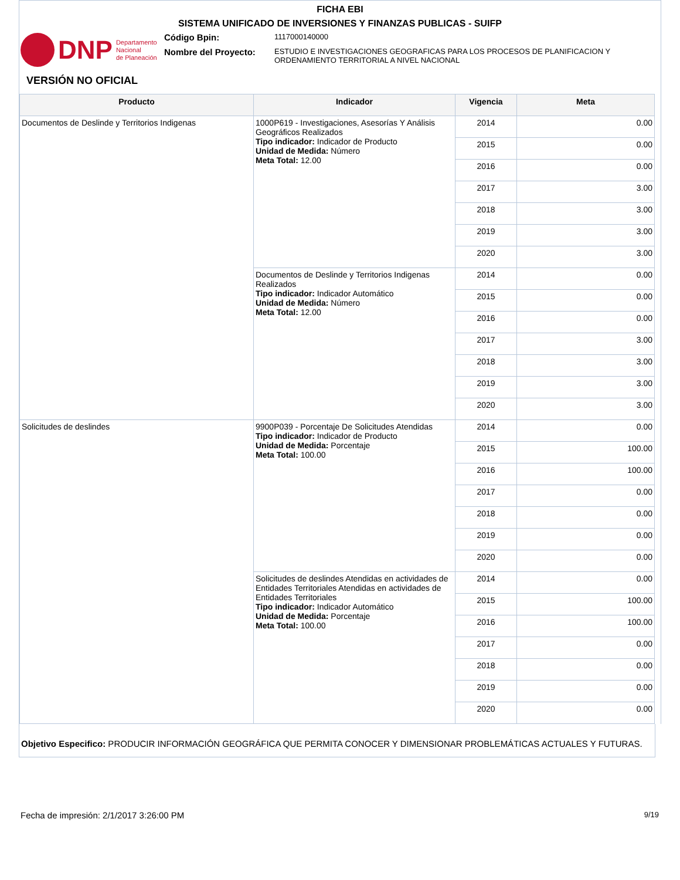FICHA EBI
SISTEMA UNIFICADO DE INVERSIONES Y FINANZAS PUBLICAS - SUIFP
DNP Departamento
Nacional
de Planeación
Código Bpin:
1117000140000
Nombre del Proyecto:
ESTUDIO E INVESTIGACIONES GEOGRAFICAS PARA LOS PROCESOS DE PLANIFICACION Y
ORDENAMIENTO TERRITORIAL A NIVEL NACIONAL
VERSIÓN NO OFICIAL
| Producto | Indicador | Vigencia | Meta |
| --- | --- | --- | --- |
| Documentos de Deslinde y Territorios Indigenas | 1000P619 - Investigaciones, Asesorías Y Análisis Geográficos Realizados Tipo indicador: Indicador de Producto Unidad de Medida: Número Meta Total: 12.00 | 2014 | 0.00 |
| | | 2015 | 0.00 |
| | | 2016 | 0.00 |
| | | 2017 | 3.00 |
| | | 2018 | 3.00 |
| | | 2019 | 3.00 |
| | | 2020 | 3.00 |
| | Documentos de Deslinde y Territorios Indigenas Realizados Tipo indicador: Indicador Automático Unidad de Medida: Número Meta Total: 12.00 | 2014 | 0.00 |
| | | 2015 | 0.00 |
| | | 2016 | 0.00 |
| | | 2017 | 3.00 |
| | | 2018 | 3.00 |
| | | 2019 | 3.00 |
| | | 2020 | 3.00 |
| Solicitudes de deslindes | 9900P039 - Porcentaje De Solicitudes Atendidas Tipo indicador: Indicador de Producto Unidad de Medida: Porcentaje Meta Total: 100.00 | 2014 | 0.00 |
| | | 2015 | 100.00 |
| | | 2016 | 100.00 |
| | | 2017 | 0.00 |
| | | 2018 | 0.00 |
| | | 2019 | 0.00 |
| | | 2020 | 0.00 |
| | Solicitudes de deslindes Atendidas en actividades de Entidades Territoriales Atendidas en actividades de Entidades Territoriales Tipo indicador: Indicador Automático Unidad de Medida: Porcentaje Meta Total: 100.00 | 2014 | 0.00 |
| | | 2015 | 100.00 |
| | | 2016 | 100.00 |
| | | 2017 | 0.00 |
| | | 2018 | 0.00 |
| | | 2019 | 0.00 |
| | | 2020 | 0.00 |
Objetivo Especifico: PRODUCIR INFORMACIÓN GEOGRÁFICA QUE PERMITA CONOCER Y DIMENSIONAR PROBLEMÁTICAS ACTUALES Y FUTURAS.
Fecha de impresión: 2/1/2017 3:26:00 PM 9/19